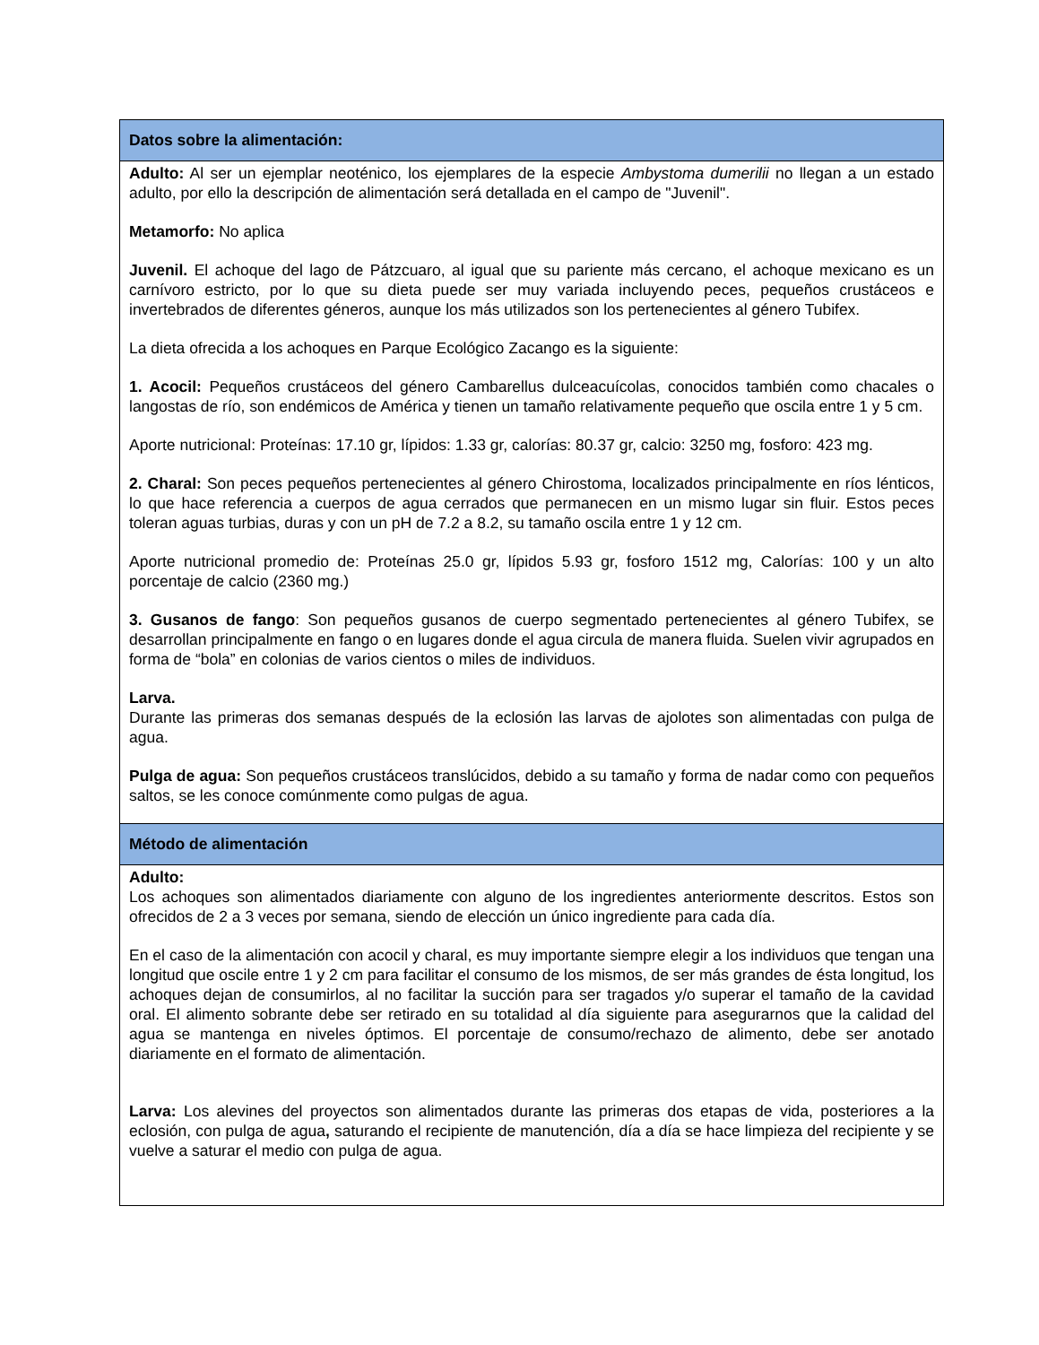| Datos sobre la alimentación: |
| --- |
| Adulto: Al ser un ejemplar neoténico, los ejemplares de la especie Ambystoma dumerilii no llegan a un estado adulto, por ello la descripción de alimentación será detallada en el campo de "Juvenil". Metamorfo: No aplica Juvenil. El achoque del lago de Pátzcuaro, al igual que su pariente más cercano, el achoque mexicano es un carnívoro estricto, por lo que su dieta puede ser muy variada incluyendo peces, pequeños crustáceos e invertebrados de diferentes géneros, aunque los más utilizados son los pertenecientes al género Tubifex. La dieta ofrecida a los achoques en Parque Ecológico Zacango es la siguiente: 1. Acocil: Pequeños crustáceos del género Cambarellus dulceacuícolas, conocidos también como chacales o langostas de río, son endémicos de América y tienen un tamaño relativamente pequeño que oscila entre 1 y 5 cm. Aporte nutricional: Proteínas: 17.10 gr, lípidos: 1.33 gr, calorías: 80.37 gr, calcio: 3250 mg, fosforo: 423 mg. 2. Charal: Son peces pequeños pertenecientes al género Chirostoma, localizados principalmente en ríos lénticos, lo que hace referencia a cuerpos de agua cerrados que permanecen en un mismo lugar sin fluir. Estos peces toleran aguas turbias, duras y con un pH de 7.2 a 8.2, su tamaño oscila entre 1 y 12 cm. Aporte nutricional promedio de: Proteínas 25.0 gr, lípidos 5.93 gr, fosforo 1512 mg, Calorías: 100 y un alto porcentaje de calcio (2360 mg.) 3. Gusanos de fango : Son pequeños gusanos de cuerpo segmentado pertenecientes al género Tubifex, se desarrollan principalmente en fango o en lugares donde el agua circula de manera fluida. Suelen vivir agrupados en forma de “bola” en colonias de varios cientos o miles de individuos. Larva. Durante las primeras dos semanas después de la eclosión las larvas de ajolotes son alimentadas con pulga de agua. Pulga de agua: Son pequeños crustáceos translúcidos, debido a su tamaño y forma de nadar como con pequeños saltos, se les conoce comúnmente como pulgas de agua. |
| Método de alimentación |
| Adulto: Los achoques son alimentados diariamente con alguno de los ingredientes anteriormente descritos. Estos son ofrecidos de 2 a 3 veces por semana, siendo de elección un único ingrediente para cada día. En el caso de la alimentación con acocil y charal, es muy importante siempre elegir a los individuos que tengan una longitud que oscile entre 1 y 2 cm para facilitar el consumo de los mismos, de ser más grandes de ésta longitud, los achoques dejan de consumirlos, al no facilitar la succión para ser tragados y/o superar el tamaño de la cavidad oral. El alimento sobrante debe ser retirado en su totalidad al día siguiente para asegurarnos que la calidad del agua se mantenga en niveles óptimos. El porcentaje de consumo/rechazo de alimento, debe ser anotado diariamente en el formato de alimentación. Larva: Los alevines del proyectos son alimentados durante las primeras dos etapas de vida, posteriores a la eclosión, con pulga de agua , saturando el recipiente de manutención, día a día se hace limpieza del recipiente y se vuelve a saturar el medio con pulga de agua. |